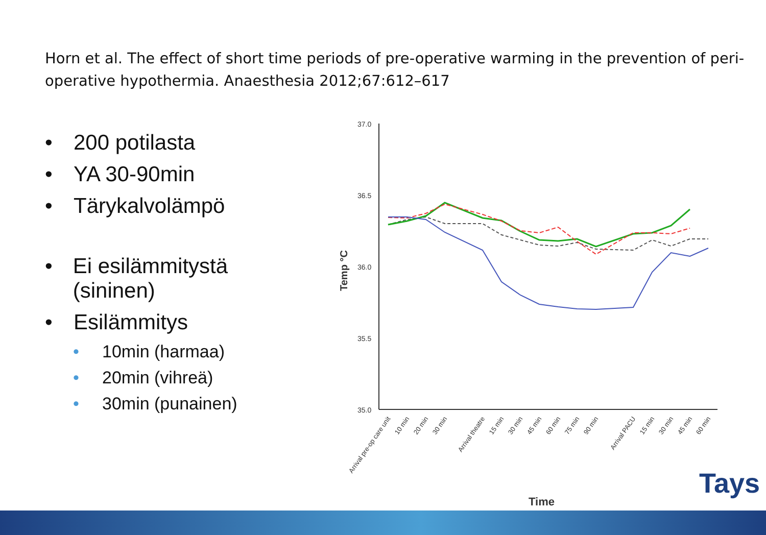Horn et al. The effect of short time periods of pre-operative warming in the prevention of peri-operative hypothermia. Anaesthesia 2012;67:612–617
• 200 potilasta
• YA 30-90min
• Tärykalvolämpö
• Ei esilämmitystä (sininen)
• Esilämmitys
• 10min (harmaa)
• 20min (vihreä)
• 30min (punainen)
37.0
36.5
36.0
35.5
35.0
Temp °C
Time
Arrival pre-op care unit
10 min
20 min
30 min
Arrival theatre
15 min
30 min
45 min
60 min
75 min
90 min
Arrival PACU
15 min
30 min
45 min
60 min
Tays